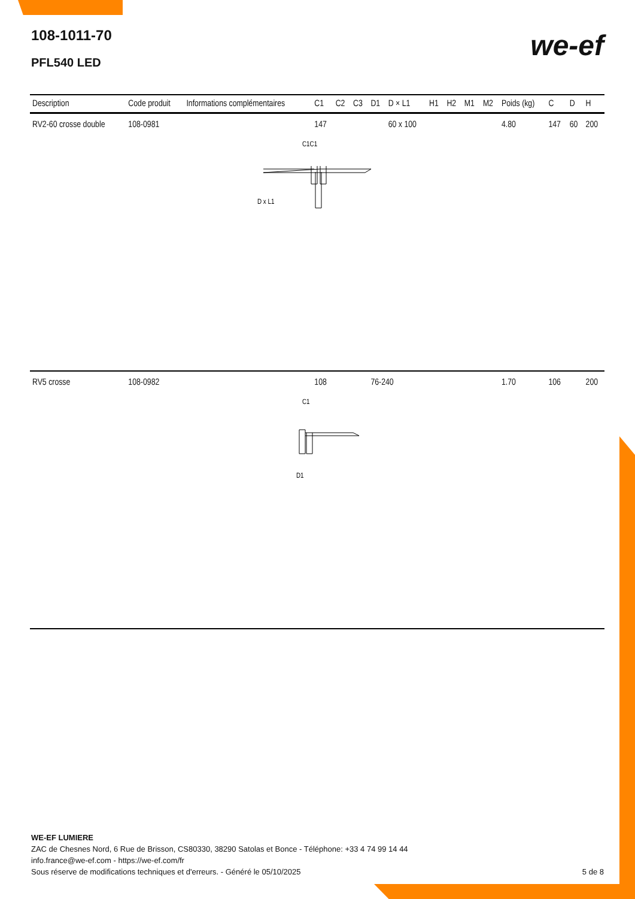108-1011-70
PFL540 LED
we-ef
| Description | Code produit | Informations complémentaires | C1 | C2 | C3 | D1 | D × L1 | H1 | H2 | M1 | M2 | Poids (kg) | C | D | H |
| --- | --- | --- | --- | --- | --- | --- | --- | --- | --- | --- | --- | --- | --- | --- | --- |
| RV2-60 crosse double | 108-0981 | | 147 | | | | 60 x 100 | | | | | 4.80 | 147 | 60 | 200 |
| C1C1 D x L1 | | | | | | | | | | | | | | | |
| RV5 crosse | 108-0982 | | 108 | | | 76-240 | | | | | | 1.70 | 106 | | 200 |
| C1 D1 | | | | | | | | | | | | | | | |
WE-EF LUMIERE
ZAC de Chesnes Nord, 6 Rue de Brisson, CS80330, 38290 Satolas et Bonce - Téléphone: +33 4 74 99 14 44
info.france@we-ef.com - https://we-ef.com/fr
Sous réserve de modifications techniques et d'erreurs. - Généré le 05/10/2025 5 de 8